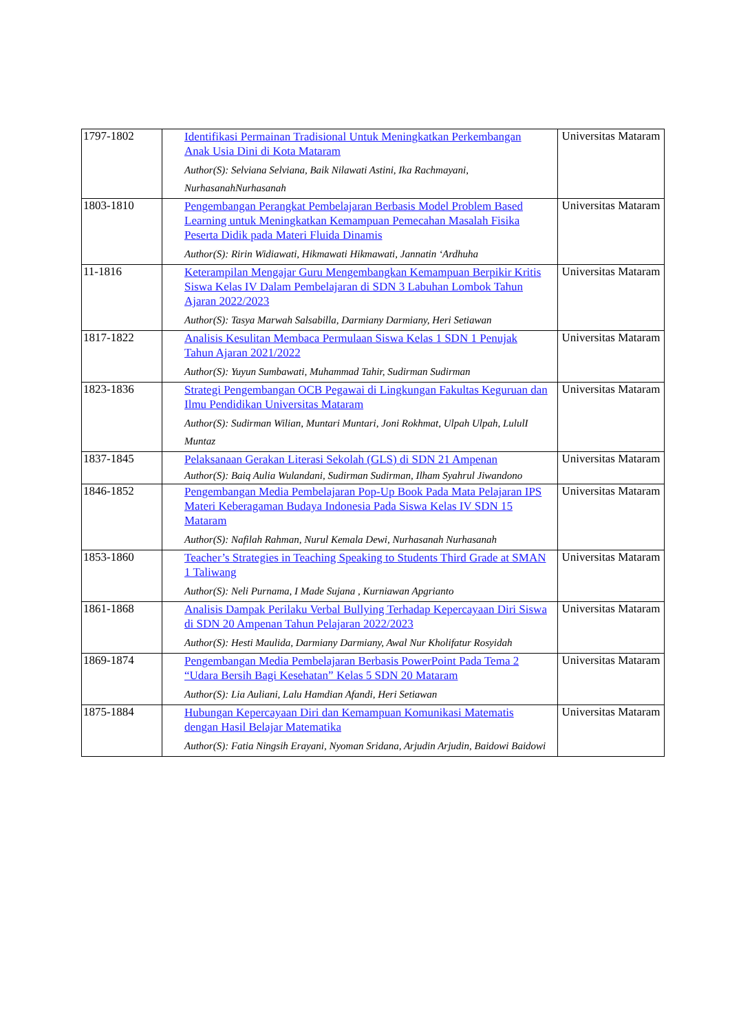| 1797-1802 | Identifikasi Permainan Tradisional Untuk Meningkatkan Perkembangan Anak Usia Dini di Kota Mataram Author(S): Selviana Selviana, Baik Nilawati Astini, Ika Rachmayani, NurhasanahNurhasanah | Universitas Mataram |
| 1803-1810 | Pengembangan Perangkat Pembelajaran Berbasis Model Problem Based Learning untuk Meningkatkan Kemampuan Pemecahan Masalah Fisika Peserta Didik pada Materi Fluida Dinamis Author(S): Ririn Widiawati, Hikmawati Hikmawati, Jannatin ‘Ardhuha | Universitas Mataram |
| 11-1816 | Keterampilan Mengajar Guru Mengembangkan Kemampuan Berpikir Kritis Siswa Kelas IV Dalam Pembelajaran di SDN 3 Labuhan Lombok Tahun Ajaran 2022/2023 Author(S): Tasya Marwah Salsabilla, Darmiany Darmiany, Heri Setiawan | Universitas Mataram |
| 1817-1822 | Analisis Kesulitan Membaca Permulaan Siswa Kelas 1 SDN 1 Penujak Tahun Ajaran 2021/2022 Author(S): Yuyun Sumbawati, Muhammad Tahir, Sudirman Sudirman | Universitas Mataram |
| 1823-1836 | Strategi Pengembangan OCB Pegawai di Lingkungan Fakultas Keguruan dan Ilmu Pendidikan Universitas Mataram Author(S): Sudirman Wilian, Muntari Muntari, Joni Rokhmat, Ulpah Ulpah, LululI Muntaz | Universitas Mataram |
| 1837-1845 | Pelaksanaan Gerakan Literasi Sekolah (GLS) di SDN 21 Ampenan Author(S): Baiq Aulia Wulandani, Sudirman Sudirman, Ilham Syahrul Jiwandono | Universitas Mataram |
| 1846-1852 | Pengembangan Media Pembelajaran Pop-Up Book Pada Mata Pelajaran IPS Materi Keberagaman Budaya Indonesia Pada Siswa Kelas IV SDN 15 Mataram Author(S): Nafilah Rahman, Nurul Kemala Dewi, Nurhasanah Nurhasanah | Universitas Mataram |
| 1853-1860 | Teacher’s Strategies in Teaching Speaking to Students Third Grade at SMAN 1 Taliwang Author(S): Neli Purnama, I Made Sujana , Kurniawan Apgrianto | Universitas Mataram |
| 1861-1868 | Analisis Dampak Perilaku Verbal Bullying Terhadap Kepercayaan Diri Siswa di SDN 20 Ampenan Tahun Pelajaran 2022/2023 Author(S): Hesti Maulida, Darmiany Darmiany, Awal Nur Kholifatur Rosyidah | Universitas Mataram |
| 1869-1874 | Pengembangan Media Pembelajaran Berbasis PowerPoint Pada Tema 2 “Udara Bersih Bagi Kesehatan” Kelas 5 SDN 20 Mataram Author(S): Lia Auliani, Lalu Hamdian Afandi, Heri Setiawan | Universitas Mataram |
| 1875-1884 | Hubungan Kepercayaan Diri dan Kemampuan Komunikasi Matematis dengan Hasil Belajar Matematika Author(S): Fatia Ningsih Erayani, Nyoman Sridana, Arjudin Arjudin, Baidowi Baidowi | Universitas Mataram |